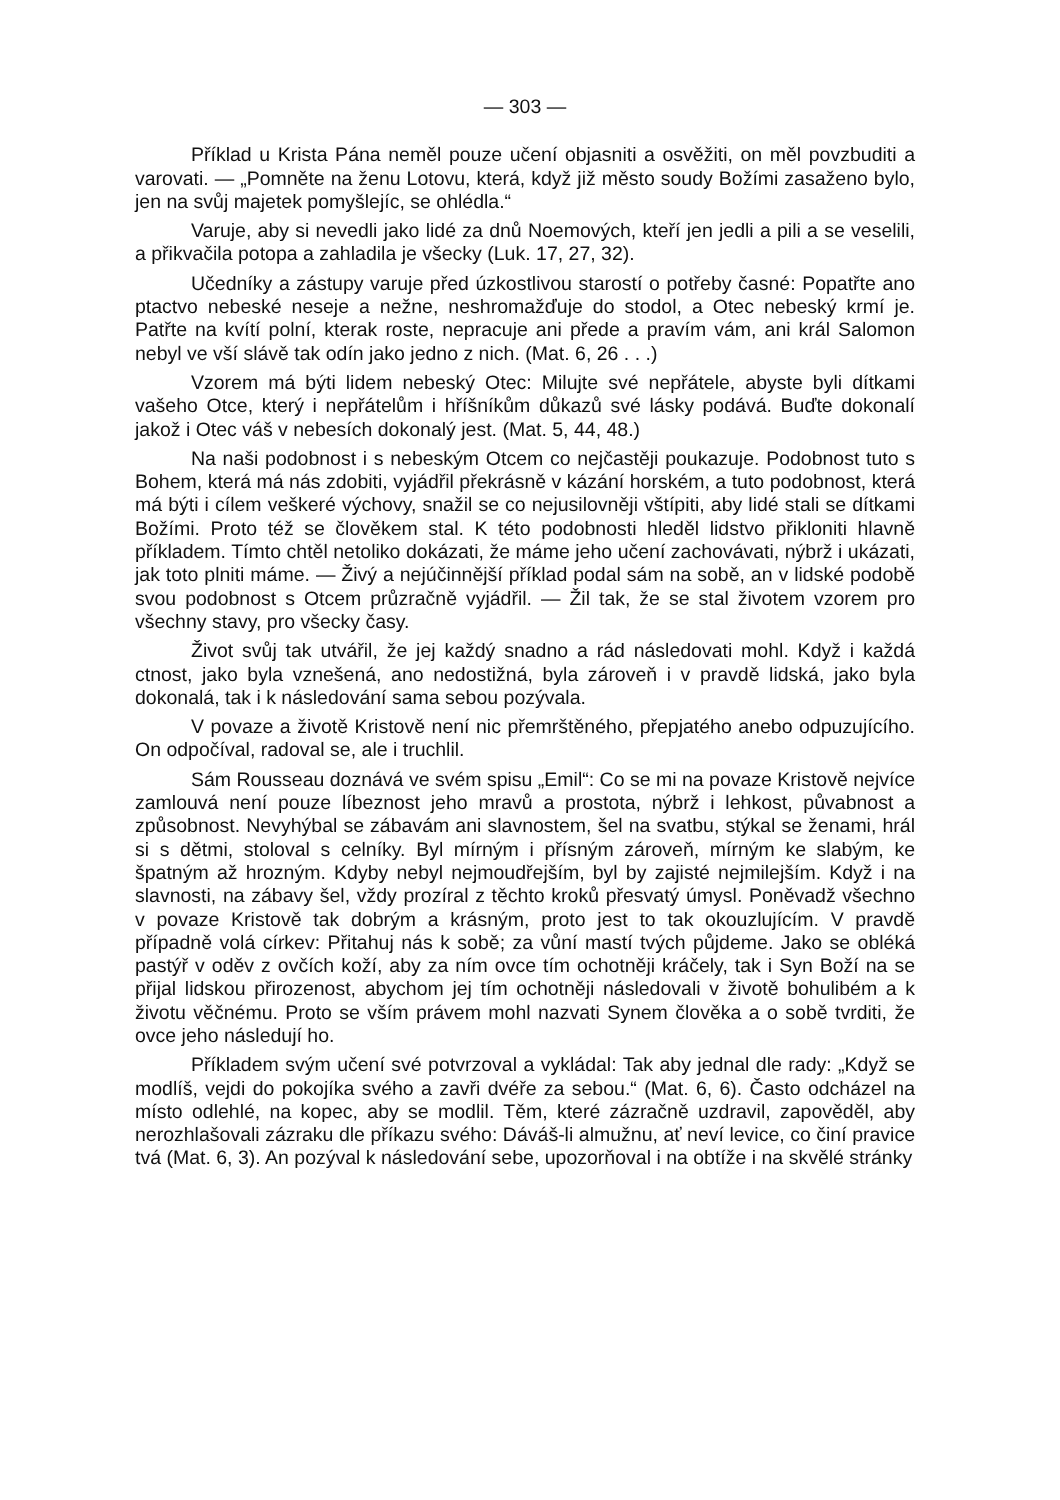— 303 —
Příklad u Krista Pána neměl pouze učení objasniti a osvěžiti, on měl povzbuditi a varovati. — „Pomněte na ženu Lotovu, která, když již město soudy Božími zasaženo bylo, jen na svůj majetek pomyšlejíc, se ohlédla.“
Varuje, aby si nevedli jako lidé za dnů Noemových, kteří jen jedli a pili a se veselili, a přikvačila potopa a zahladila je všecky (Luk. 17, 27, 32).
Učedníky a zástupy varuje před úzkostlivou starostí o potřeby časné: Popatřte ano ptactvo nebeské neseje a nežne, neshromažďuje do stodol, a Otec nebeský krmí je. Patřte na kvítí polní, kterak roste, nepracuje ani přede a pravím vám, ani král Salomon nebyl ve vší slávě tak odín jako jedno z nich. (Mat. 6, 26 . . .)
Vzorem má býti lidem nebeský Otec: Milujte své nepřátele, abyste byli dítkami vašeho Otce, který i nepřátelům i hříšníkům důkazů své lásky podává. Buďte dokonalí jakož i Otec váš v nebesích dokonalý jest. (Mat. 5, 44, 48.)
Na naši podobnost i s nebeským Otcem co nejčastěji poukazuje. Podobnost tuto s Bohem, která má nás zdobiti, vyjádřil překrásně v kázání horském, a tuto podobnost, která má býti i cílem veškeré výchovy, snažil se co nejusilovněji vštípiti, aby lidé stali se dítkami Božími. Proto též se člověkem stal. K této podobnosti hleděl lidstvo přikloniti hlavně příkladem. Tímto chtěl netoliko dokázati, že máme jeho učení zachovávati, nýbrž i ukázati, jak toto plniti máme. — Živý a nejúčinnější příklad podal sám na sobě, an v lidské podobě svou podobnost s Otcem průzračně vyjádřil. — Žil tak, že se stal životem vzorem pro všechny stavy, pro všecky časy.
Život svůj tak utvářil, že jej každý snadno a rád následovati mohl. Když i každá ctnost, jako byla vznešená, ano nedostižná, byla zároveň i v pravdě lidská, jako byla dokonalá, tak i k následování sama sebou pozývala.
V povaze a životě Kristově není nic přemrštěného, přepjatého anebo odpuzujícího. On odpočíval, radoval se, ale i truchlil.
Sám Rousseau doznává ve svém spisu „Emil“: Co se mi na povaze Kristově nejvíce zamlouvá není pouze líbeznost jeho mravů a prostota, nýbrž i lehkost, půvabnost a způsobnost. Nevyhýbal se zábavám ani slavnostem, šel na svatbu, stýkal se ženami, hrál si s dětmi, stoloval s celníky. Byl mírným i přísným zároveň, mírným ke slabým, ke špatným až hrozným. Kdyby nebyl nejmoudřejším, byl by zajisté nejmilejším. Když i na slavnosti, na zábavy šel, vždy prozíral z těchto kroků přesvatý úmysl. Poněvadž všechno v povaze Kristově tak dobrým a krásným, proto jest to tak okouzlujícím. V pravdě případně volá církev: Přitahuj nás k sobě; za vůní mastí tvých půjdeme. Jako se obléká pastýř v oděv z ovčích koží, aby za ním ovce tím ochotněji kráčely, tak i Syn Boží na se přijal lidskou přirozenost, abychom jej tím ochotněji následovali v životě bohulibém a k životu věčnému. Proto se vším právem mohl nazvati Synem člověka a o sobě tvrditi, že ovce jeho následují ho.
Příkladem svým učení své potvrzoval a vykládal: Tak aby jednal dle rady: „Když se modlíš, vejdi do pokojíka svého a zavři dvéře za sebou.“ (Mat. 6, 6). Často odcházel na místo odlehlé, na kopec, aby se modlil. Těm, které zázračně uzdravil, zapověděl, aby nerozhlašovali zázraku dle příkazu svého: Dáváš-li almužnu, ať neví levice, co činí pravice tvá (Mat. 6, 3). An pozýval k následování sebe, upozorňoval i na obtíže i na skvělé stránky